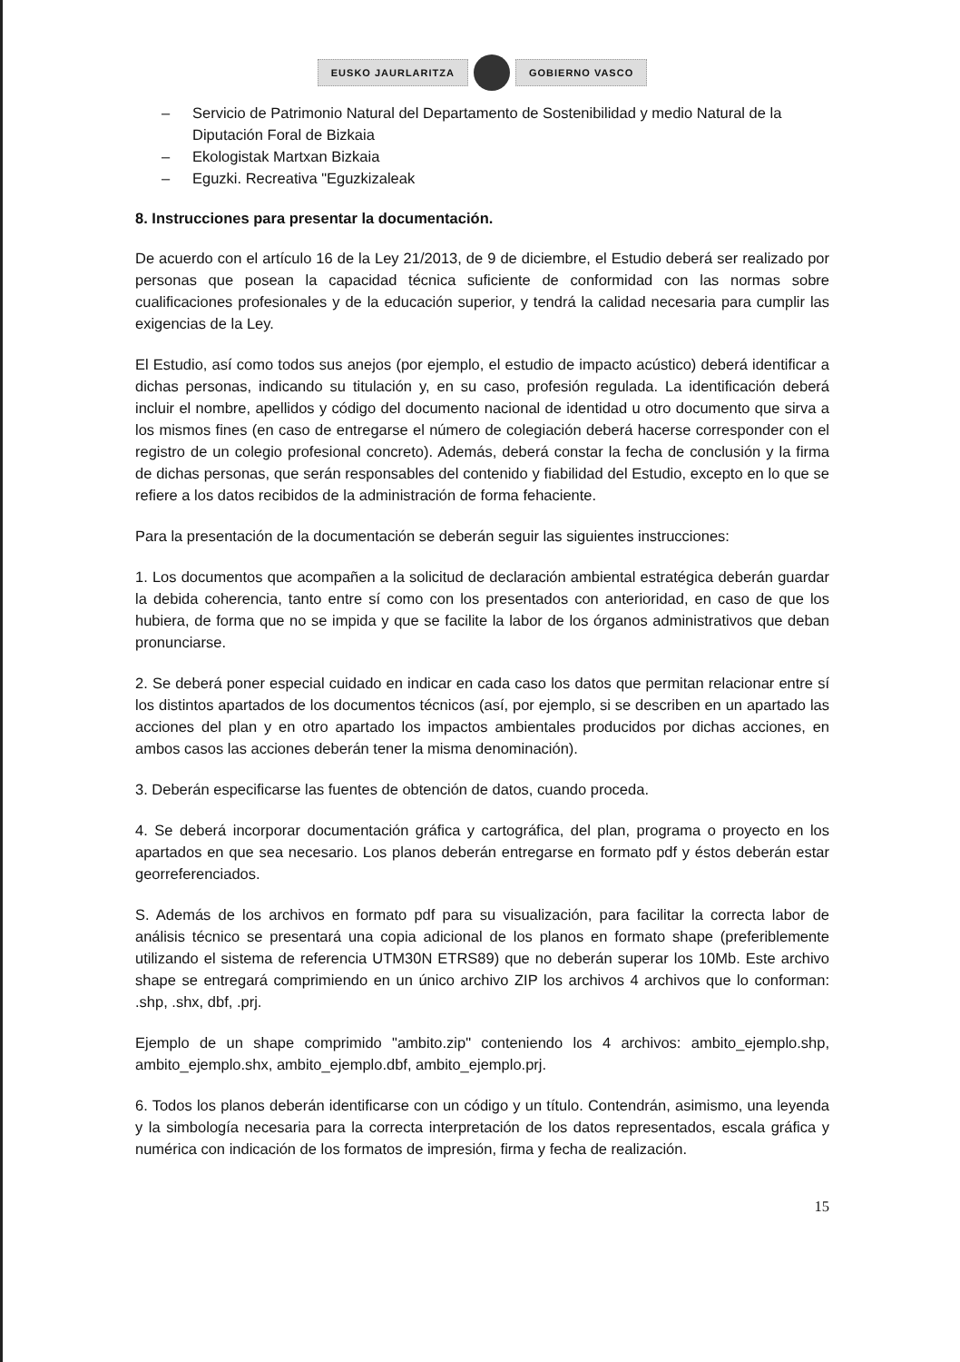EUSKO JAURLARITZA GOBIERNO VASCO
– Servicio de Patrimonio Natural del Departamento de Sostenibilidad y medio Natural de la Diputación Foral de Bizkaia
– Ekologistak Martxan Bizkaia
– Eguzki. Recreativa "Eguzkizaleak
8. Instrucciones para presentar la documentación.
De acuerdo con el artículo 16 de la Ley 21/2013, de 9 de diciembre, el Estudio deberá ser realizado por personas que posean la capacidad técnica suficiente de conformidad con las normas sobre cualificaciones profesionales y de la educación superior, y tendrá la calidad necesaria para cumplir las exigencias de la Ley.
El Estudio, así como todos sus anejos (por ejemplo, el estudio de impacto acústico) deberá identificar a dichas personas, indicando su titulación y, en su caso, profesión regulada. La identificación deberá incluir el nombre, apellidos y código del documento nacional de identidad u otro documento que sirva a los mismos fines (en caso de entregarse el número de colegiación deberá hacerse corresponder con el registro de un colegio profesional concreto). Además, deberá constar la fecha de conclusión y la firma de dichas personas, que serán responsables del contenido y fiabilidad del Estudio, excepto en lo que se refiere a los datos recibidos de la administración de forma fehaciente.
Para la presentación de la documentación se deberán seguir las siguientes instrucciones:
1. Los documentos que acompañen a la solicitud de declaración ambiental estratégica deberán guardar la debida coherencia, tanto entre sí como con los presentados con anterioridad, en caso de que los hubiera, de forma que no se impida y que se facilite la labor de los órganos administrativos que deban pronunciarse.
2. Se deberá poner especial cuidado en indicar en cada caso los datos que permitan relacionar entre sí los distintos apartados de los documentos técnicos (así, por ejemplo, si se describen en un apartado las acciones del plan y en otro apartado los impactos ambientales producidos por dichas acciones, en ambos casos las acciones deberán tener la misma denominación).
3. Deberán especificarse las fuentes de obtención de datos, cuando proceda.
4. Se deberá incorporar documentación gráfica y cartográfica, del plan, programa o proyecto en los apartados en que sea necesario. Los planos deberán entregarse en formato pdf y éstos deberán estar georreferenciados.
S. Además de los archivos en formato pdf para su visualización, para facilitar la correcta labor de análisis técnico se presentará una copia adicional de los planos en formato shape (preferiblemente utilizando el sistema de referencia UTM30N ETRS89) que no deberán superar los 10Mb. Este archivo shape se entregará comprimiendo en un único archivo ZIP los archivos 4 archivos que lo conforman: .shp, .shx, dbf, .prj.
Ejemplo de un shape comprimido "ambito.zip" conteniendo los 4 archivos: ambito_ejemplo.shp, ambito_ejemplo.shx, ambito_ejemplo.dbf, ambito_ejemplo.prj.
6. Todos los planos deberán identificarse con un código y un título. Contendrán, asimismo, una leyenda y la simbología necesaria para la correcta interpretación de los datos representados, escala gráfica y numérica con indicación de los formatos de impresión, firma y fecha de realización.
15